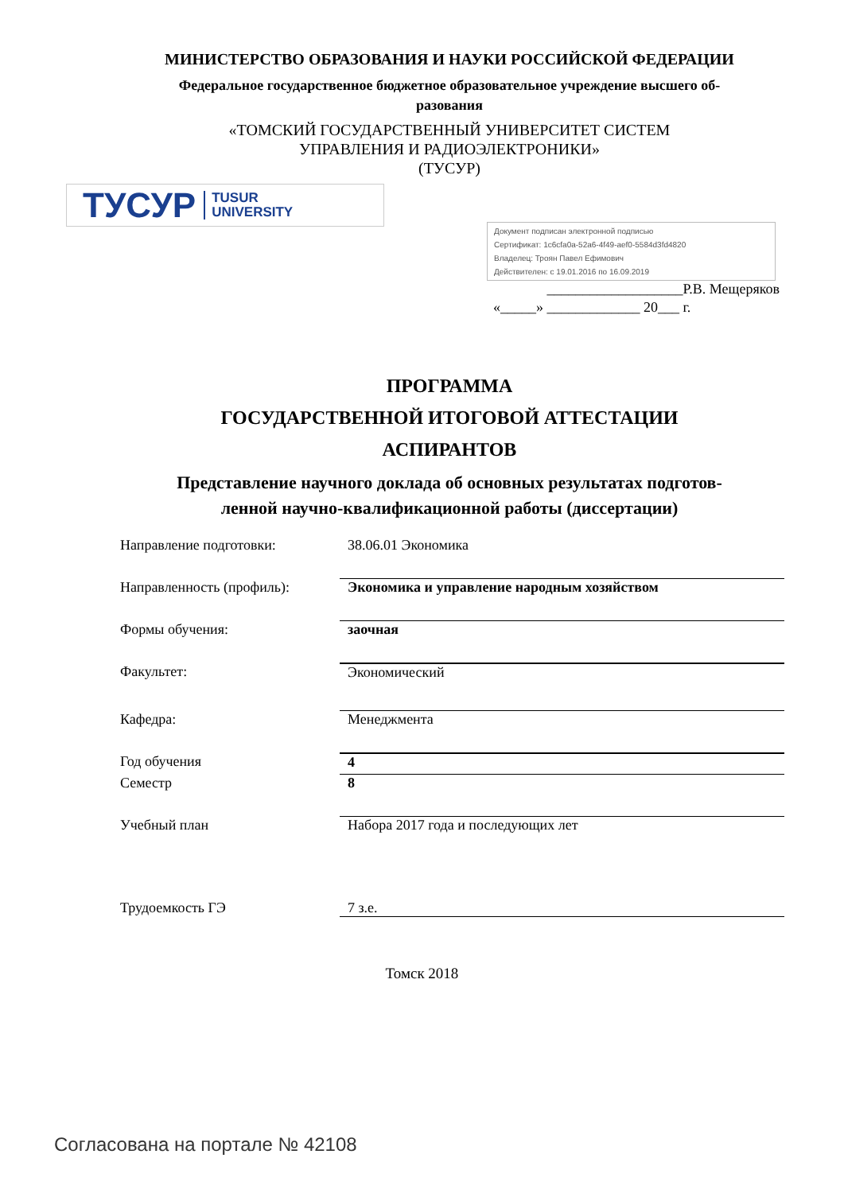МИНИСТЕРСТВО ОБРАЗОВАНИЯ И НАУКИ РОССИЙСКОЙ ФЕДЕРАЦИИ
Федеральное государственное бюджетное образовательное учреждение высшего об-
разования
«ТОМСКИЙ ГОСУДАРСТВЕННЫЙ УНИВЕРСИТЕТ СИСТЕМ
УПРАВЛЕНИЯ И РАДИОЭЛЕКТРОНИКИ»
(ТУСУР)
ТУСУР TUSUR
UNIVERSITY
Документ подписан электронной подписью
Сертификат: 1c6cfa0a-52a6-4f49-aef0-5584d3fd4820
Владелец: Троян Павел Ефимович
Действителен: с 19.01.2016 по 16.09.2019
___________________Р.В. Мещеряков
«_____» _____________ 20___ г.
ПРОГРАММА
ГОСУДАРСТВЕННОЙ ИТОГОВОЙ АТТЕСТАЦИИ
АСПИРАНТОВ
Представление научного доклада об основных результатах подготов-
ленной научно-квалификационной работы (диссертации)
Направление подготовки: 38.06.01 Экономика
Направленность (профиль): Экономика и управление народным хозяйством
Формы обучения: заочная
Факультет: Экономический
Кафедра: Менеджмента
Год обучения 4
Семестр 8
Учебный план Набора 2017 года и последующих лет
Трудоемкость ГЭ 7 з.е.
Томск 2018
Согласована на портале № 42108